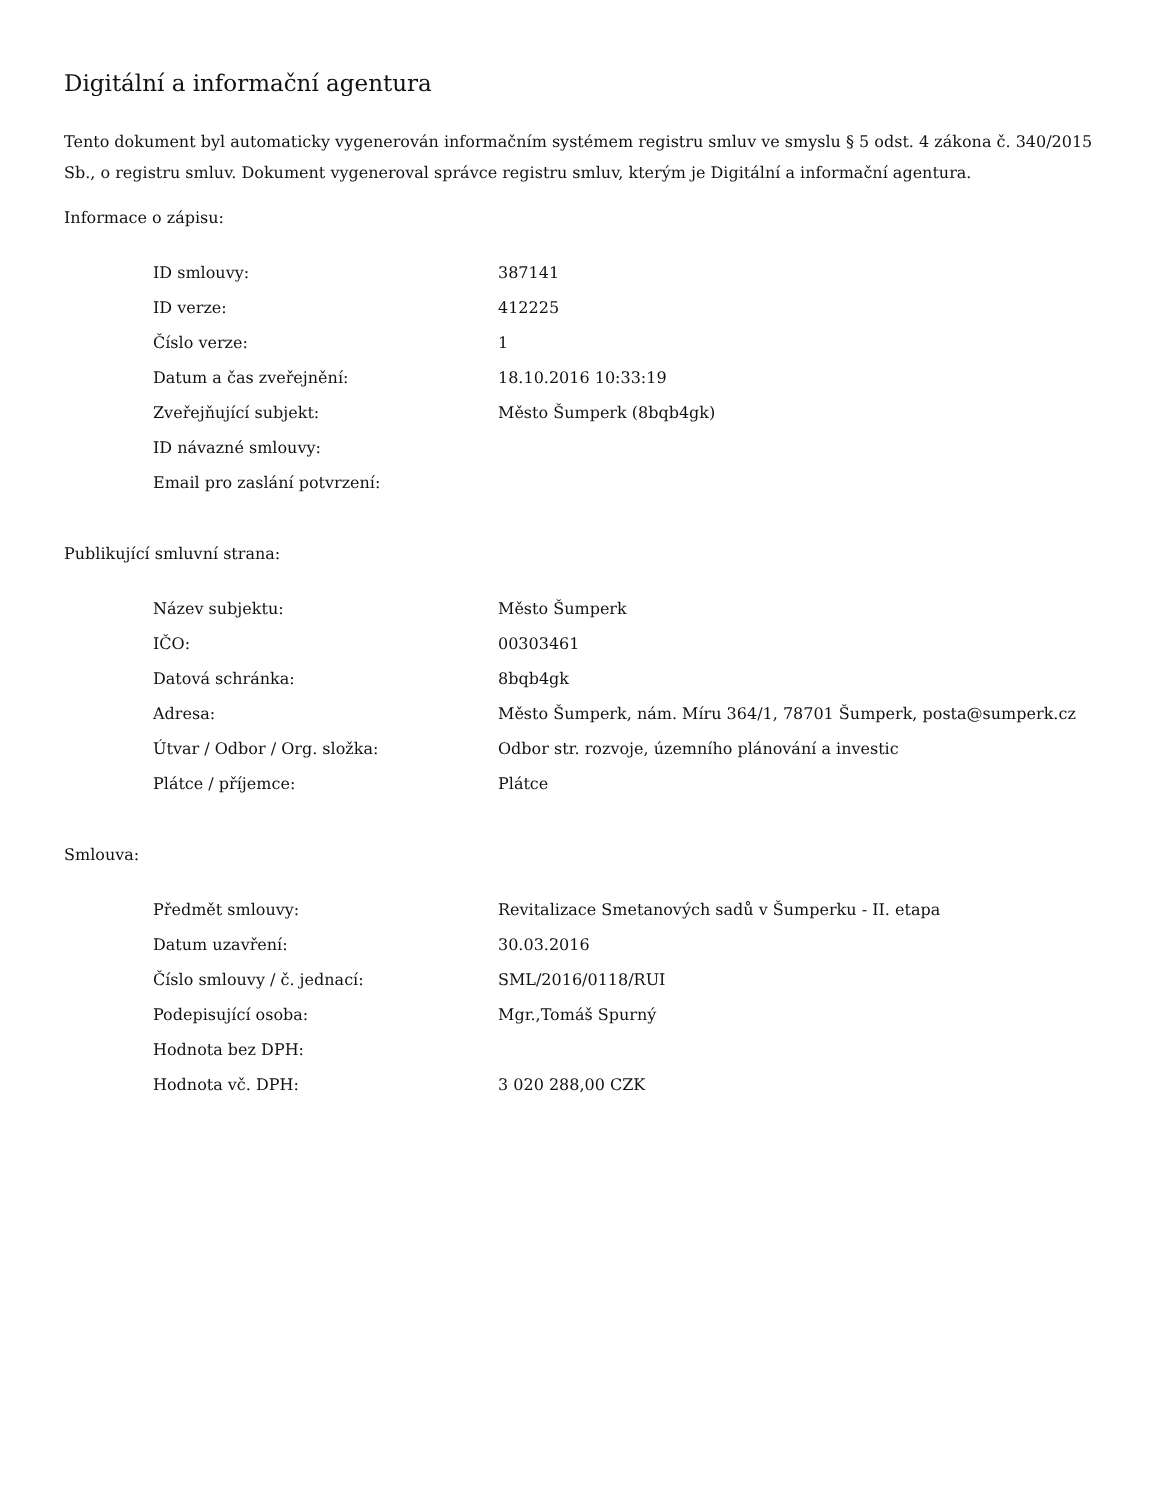Digitální a informační agentura
Tento dokument byl automaticky vygenerován informačním systémem registru smluv ve smyslu § 5 odst. 4 zákona č. 340/2015 Sb., o registru smluv. Dokument vygeneroval správce registru smluv, kterým je Digitální a informační agentura.
Informace o zápisu:
| ID smlouvy: | 387141 |
| ID verze: | 412225 |
| Číslo verze: | 1 |
| Datum a čas zveřejnění: | 18.10.2016 10:33:19 |
| Zveřejňující subjekt: | Město Šumperk (8bqb4gk) |
| ID návazné smlouvy: | |
| Email pro zaslání potvrzení: | |
Publikující smluvní strana:
| Název subjektu: | Město Šumperk |
| IČO: | 00303461 |
| Datová schránka: | 8bqb4gk |
| Adresa: | Město Šumperk, nám. Míru 364/1, 78701 Šumperk, posta@sumperk.cz |
| Útvar / Odbor / Org. složka: | Odbor str. rozvoje, územního plánování a investic |
| Plátce / příjemce: | Plátce |
Smlouva:
| Předmět smlouvy: | Revitalizace Smetanových sadů v Šumperku - II. etapa |
| Datum uzavření: | 30.03.2016 |
| Číslo smlouvy / č. jednací: | SML/2016/0118/RUI |
| Podepisující osoba: | Mgr.,Tomáš Spurný |
| Hodnota bez DPH: | |
| Hodnota vč. DPH: | 3 020 288,00 CZK |